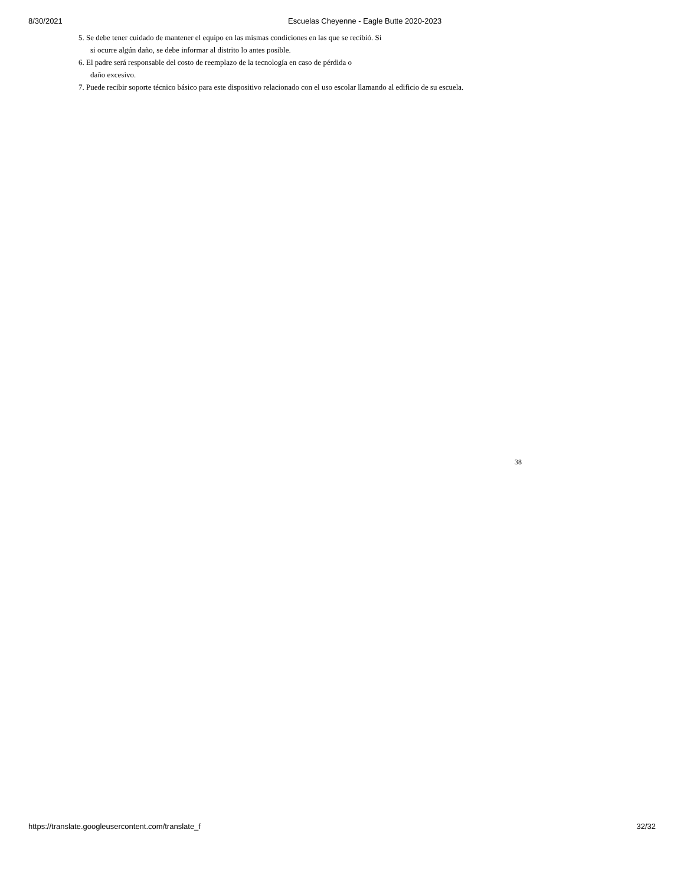8/30/2021 Escuelas Cheyenne - Eagle Butte 2020-2023
5. Se debe tener cuidado de mantener el equipo en las mismas condiciones en las que se recibió. Si
si ocurre algún daño, se debe informar al distrito lo antes posible.
6. El padre será responsable del costo de reemplazo de la tecnología en caso de pérdida o
daño excesivo.
7. Puede recibir soporte técnico básico para este dispositivo relacionado con el uso escolar llamando al edificio de su escuela.
38
https://translate.googleusercontent.com/translate_f 32/32